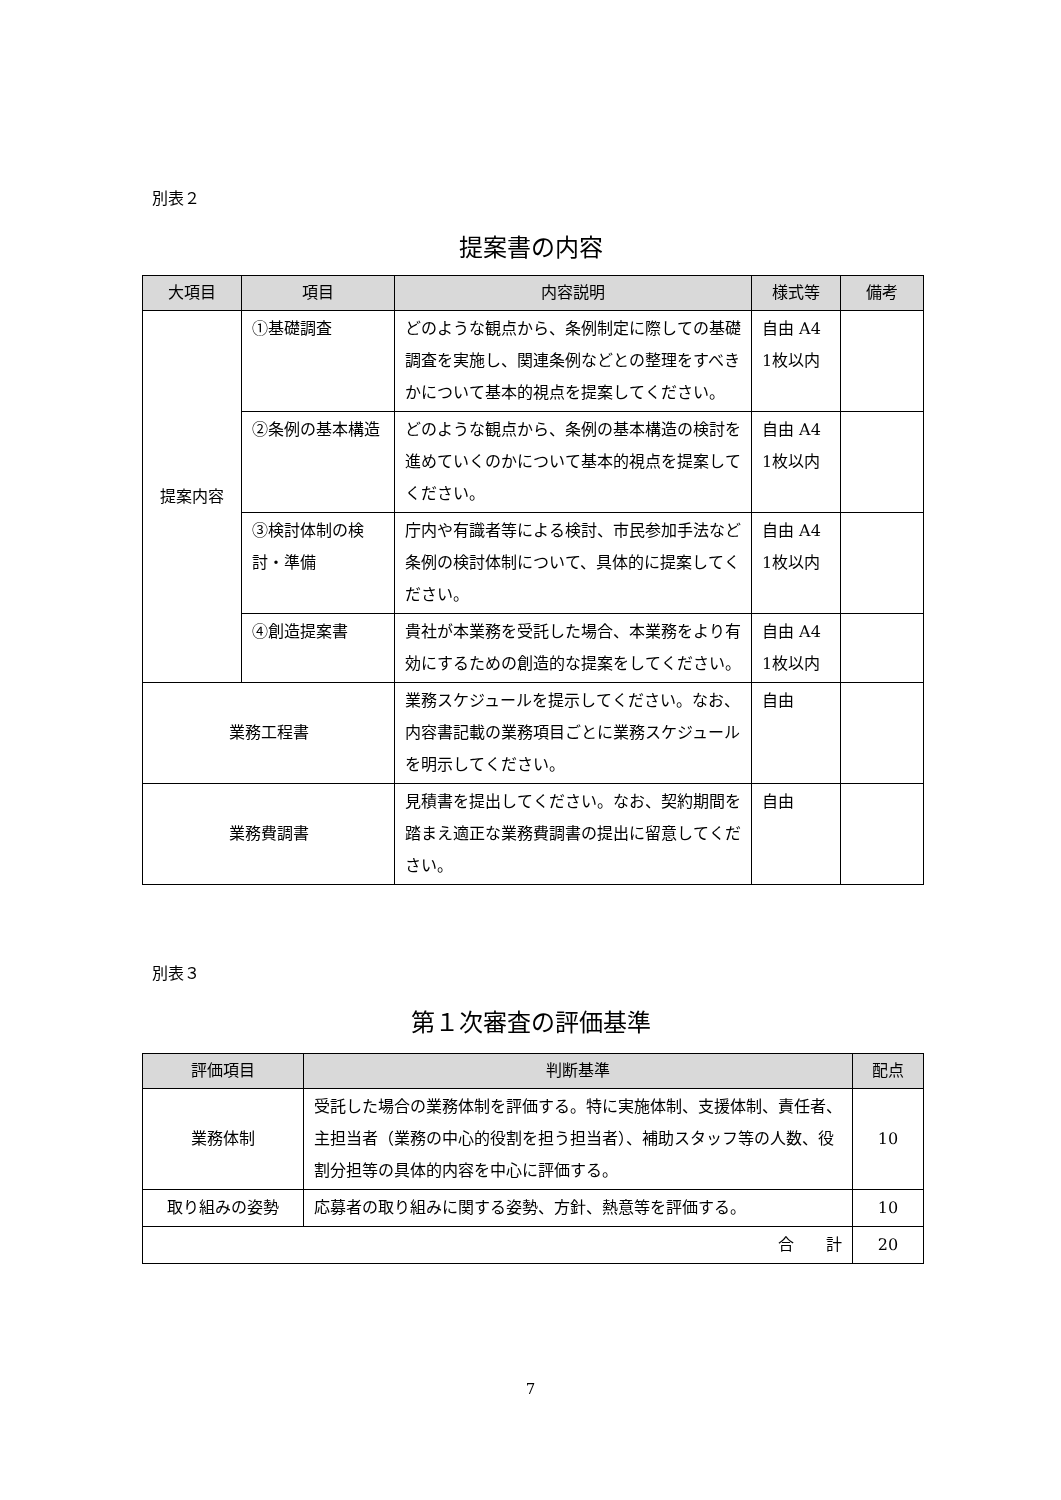別表２
提案書の内容
| 大項目 | 項目 | 内容説明 | 様式等 | 備考 |
| --- | --- | --- | --- | --- |
| 提案内容 | ①基礎調査 | どのような観点から、条例制定に際しての基礎調査を実施し、関連条例などとの整理をすべきかについて基本的視点を提案してください。 | 自由 A4 1枚以内 | |
| | ②条例の基本構造 | どのような観点から、条例の基本構造の検討を進めていくのかについて基本的視点を提案してください。 | 自由 A4 1枚以内 | |
| | ③検討体制の検討・準備 | 庁内や有識者等による検討、市民参加手法など条例の検討体制について、具体的に提案してください。 | 自由 A4 1枚以内 | |
| | ④創造提案書 | 貴社が本業務を受託した場合、本業務をより有効にするための創造的な提案をしてください。 | 自由 A4 1枚以内 | |
| 業務工程書 | | 業務スケジュールを提示してください。なお、内容書記載の業務項目ごとに業務スケジュールを明示してください。 | 自由 | |
| 業務費調書 | | 見積書を提出してください。なお、契約期間を踏まえ適正な業務費調書の提出に留意してください。 | 自由 | |
別表３
第１次審査の評価基準
| 評価項目 | 判断基準 | 配点 |
| --- | --- | --- |
| 業務体制 | 受託した場合の業務体制を評価する。特に実施体制、支援体制、責任者、主担当者（業務の中心的役割を担う担当者）、補助スタッフ等の人数、役割分担等の具体的内容を中心に評価する。 | 10 |
| 取り組みの姿勢 | 応募者の取り組みに関する姿勢、方針、熱意等を評価する。 | 10 |
| 合 計 | | 20 |
7